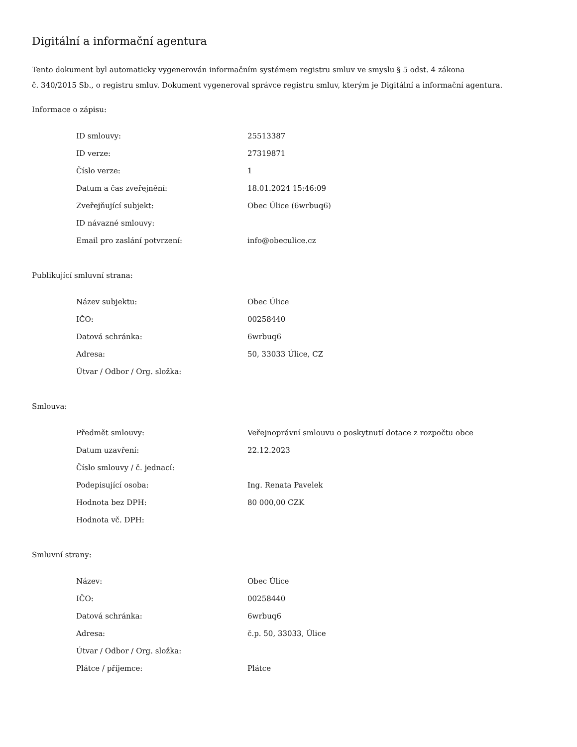Digitální a informační agentura
Tento dokument byl automaticky vygenerován informačním systémem registru smluv ve smyslu § 5 odst. 4 zákona
č. 340/2015 Sb., o registru smluv. Dokument vygeneroval správce registru smluv, kterým je Digitální a informační agentura.
Informace o zápisu:
| ID smlouvy: | 25513387 |
| ID verze: | 27319871 |
| Číslo verze: | 1 |
| Datum a čas zveřejnění: | 18.01.2024 15:46:09 |
| Zveřejňující subjekt: | Obec Úlice (6wrbuq6) |
| ID návazné smlouvy: | |
| Email pro zaslání potvrzení: | info@obeculice.cz |
Publikující smluvní strana:
| Název subjektu: | Obec Úlice |
| IČO: | 00258440 |
| Datová schránka: | 6wrbuq6 |
| Adresa: | 50, 33033 Úlice, CZ |
| Útvar / Odbor / Org. složka: | |
Smlouva:
| Předmět smlouvy: | Veřejnoprávní smlouvu o poskytnutí dotace z rozpočtu obce |
| Datum uzavření: | 22.12.2023 |
| Číslo smlouvy / č. jednací: | |
| Podepisující osoba: | Ing. Renata Pavelek |
| Hodnota bez DPH: | 80 000,00 CZK |
| Hodnota vč. DPH: | |
Smluvní strany:
| Název: | Obec Úlice |
| IČO: | 00258440 |
| Datová schránka: | 6wrbuq6 |
| Adresa: | č.p. 50, 33033, Úlice |
| Útvar / Odbor / Org. složka: | |
| Plátce / příjemce: | Plátce |